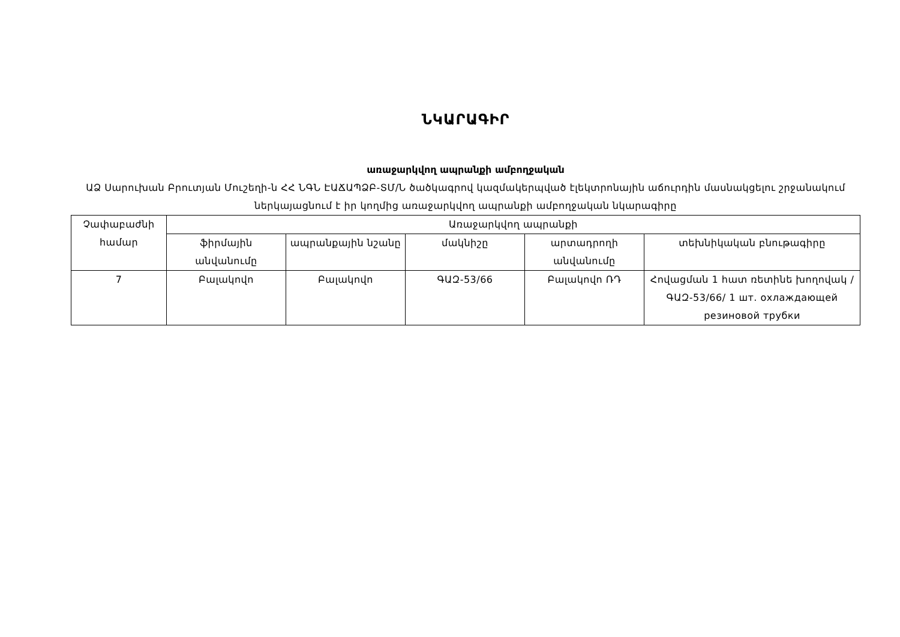ՆԿԱՐԱԳԻՐ
առաջարկվող ապրանքի ամբողջական
ԱՁ Սարուխան Բրուտյան Մուշեղի-ն ՀՀ ՆԳՆ ԷԱՃԱՊՁԲ-ՏՄ/Ն ծածկագրով կազմակերպված էլեկտրոնային աճուրդին մասնակցելու շրջանակում ներկայացնում է իր կողմից առաջարկվող ապրանքի ամբողջական նկարագիրը
| Չափաբաժնի համար | Առաջարկվող ապրանքի | | | | |
| | ֆիրմային անվանումը | ապրանքային նշանը | մակնիշը | արտադրողի անվանումը | տեխնիկական բնութագիրը |
| 7 | Բալակովո | Բալակովո | ԳԱԶ-53/66 | Բալակովո ՌԴ | Հովացման 1 հատ ռետինե խողովակ /ԳԱԶ-53/66/ 1 шт. охлаждающей резиновой трубки |